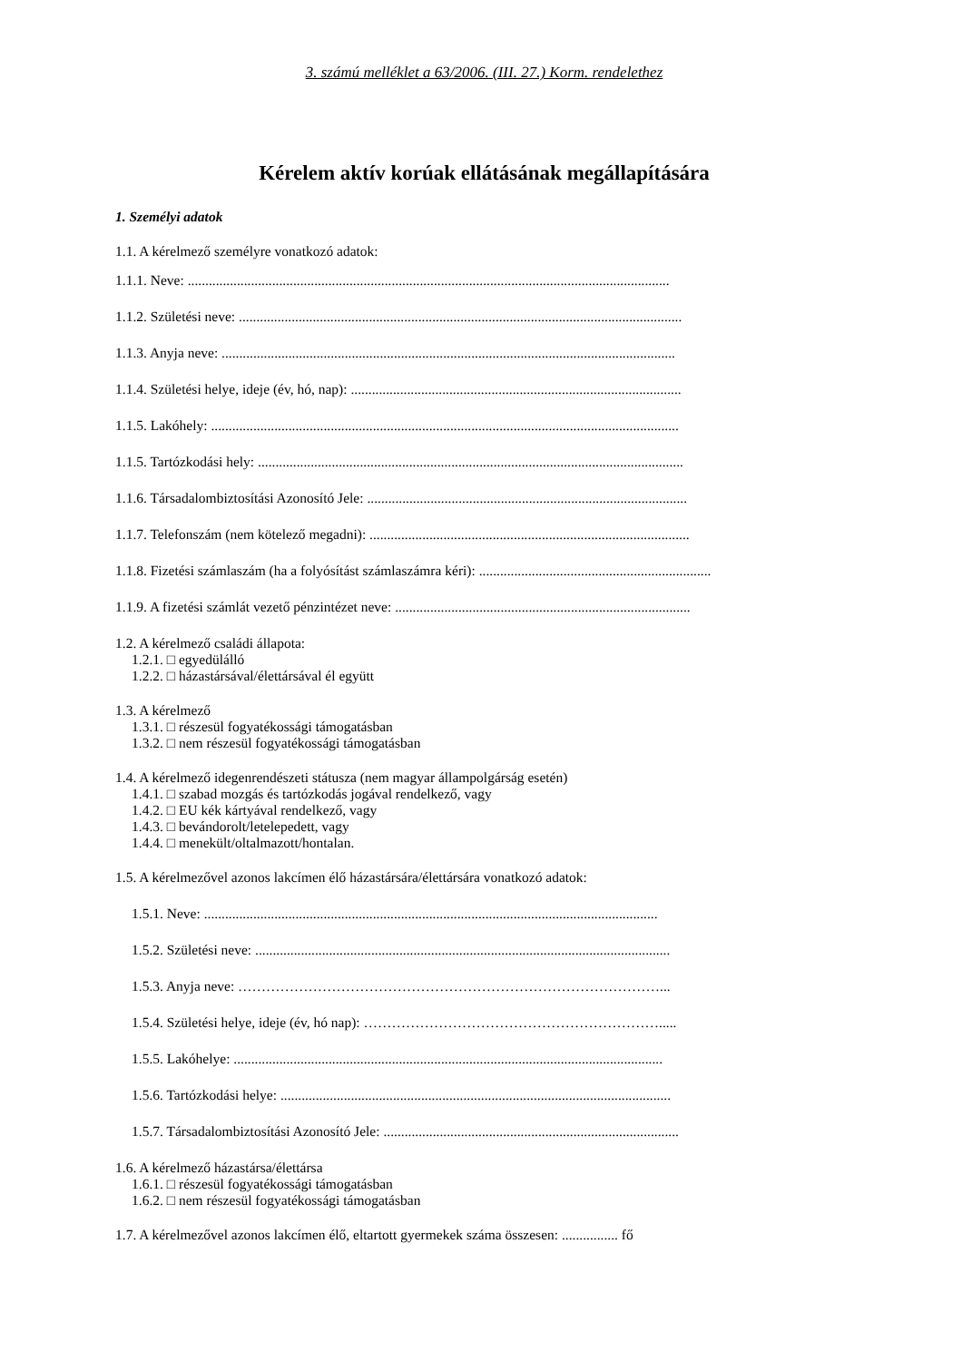3. számú melléklet a 63/2006. (III. 27.) Korm. rendelethez
Kérelem aktív korúak ellátásának megállapítására
1. Személyi adatok
1.1. A kérelmező személyre vonatkozó adatok:
1.1.1. Neve: .........................................................................................................................................
1.1.2. Születési neve: ..............................................................................................................................
1.1.3. Anyja neve: .................................................................................................................................
1.1.4. Születési helye, ideje (év, hó, nap): ..............................................................................................
1.1.5. Lakóhely: .....................................................................................................................................
1.1.5. Tartózkodási hely: .........................................................................................................................
1.1.6. Társadalombiztosítási Azonosító Jele: ...........................................................................................
1.1.7. Telefonszám (nem kötelező megadni): ...........................................................................................
1.1.8. Fizetési számlaszám (ha a folyósítást számlaszámra kéri): ..................................................................
1.1.9. A fizetési számlát vezető pénzintézet neve: ....................................................................................
1.2. A kérelmező családi állapota:
1.2.1. □ egyedülálló
1.2.2. □ házastársával/élettársával él együtt
1.3. A kérelmező
1.3.1. □ részesül fogyatékossági támogatásban
1.3.2. □ nem részesül fogyatékossági támogatásban
1.4. A kérelmező idegenrendészeti státusza (nem magyar állampolgárság esetén)
1.4.1. □ szabad mozgás és tartózkodás jogával rendelkező, vagy
1.4.2. □ EU kék kártyával rendelkező, vagy
1.4.3. □ bevándorolt/letelepedett, vagy
1.4.4. □ menekült/oltalmazott/hontalan.
1.5. A kérelmezővel azonos lakcímen élő házastársára/élettársára vonatkozó adatok:
1.5.1. Neve: .................................................................................................................................
1.5.2. Születési neve: ......................................................................................................................
1.5.3. Anyja neve: ………………………………………………………………………………...
1.5.4. Születési helye, ideje (év, hó nap): ……………………………………………………….....
1.5.5. Lakóhelye: ..........................................................................................................................
1.5.6. Tartózkodási helye: ...............................................................................................................
1.5.7. Társadalombiztosítási Azonosító Jele: ....................................................................................
1.6. A kérelmező házastársa/élettársa
1.6.1. □ részesül fogyatékossági támogatásban
1.6.2. □ nem részesül fogyatékossági támogatásban
1.7. A kérelmezővel azonos lakcímen élő, eltartott gyermekek száma összesen: ................ fő